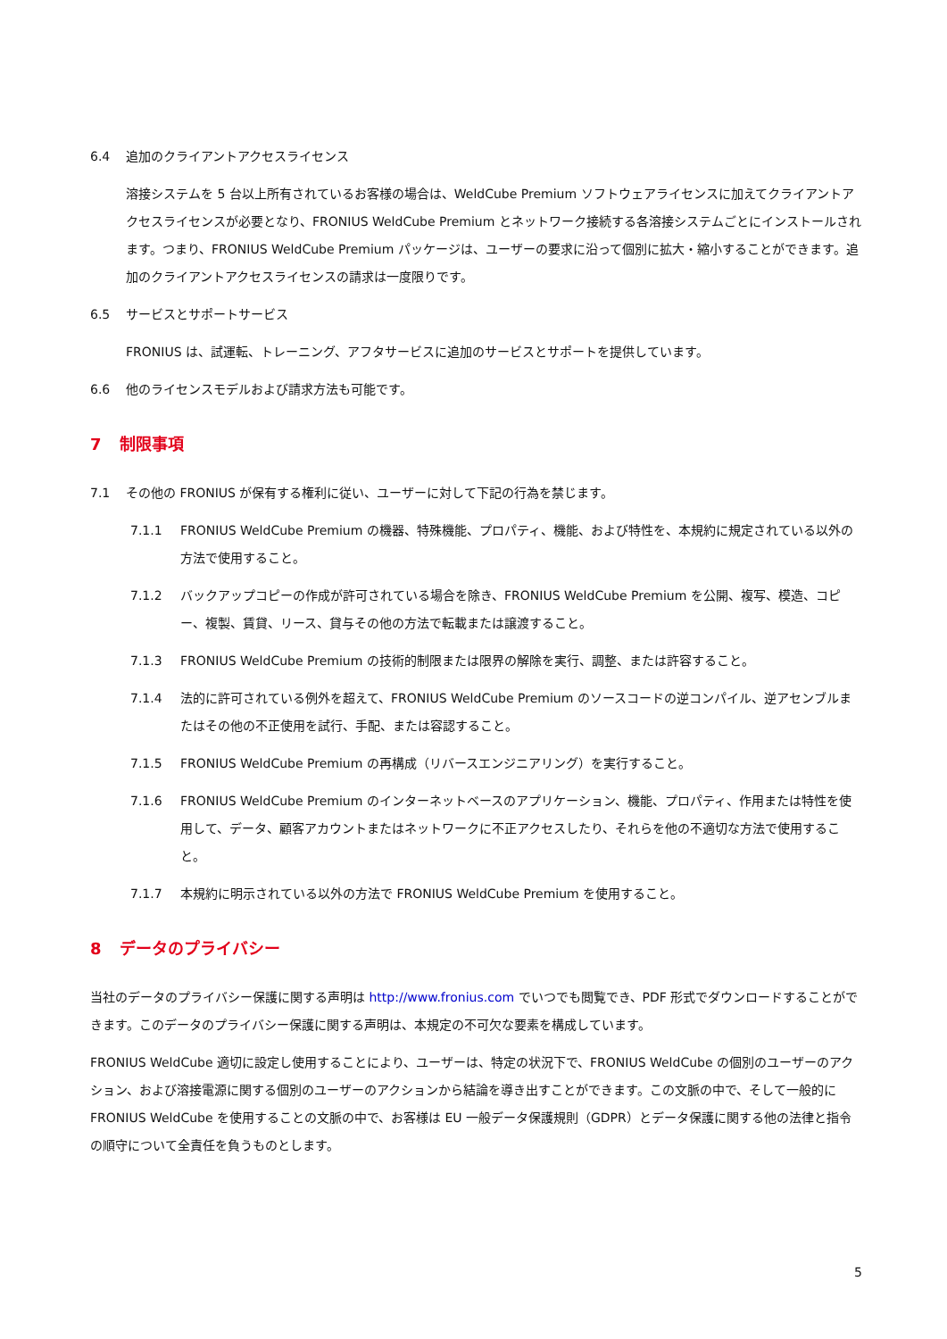6.4 追加のクライアントアクセスライセンス
溶接システムを 5 台以上所有されているお客様の場合は、WeldCube Premium ソフトウェアライセンスに加えてクライアントアクセスライセンスが必要となり、FRONIUS WeldCube Premium とネットワーク接続する各溶接システムごとにインストールされます。つまり、FRONIUS WeldCube Premium パッケージは、ユーザーの要求に沿って個別に拡大・縮小することができます。追加のクライアントアクセスライセンスの請求は一度限りです。
6.5 サービスとサポートサービス
FRONIUS は、試運転、トレーニング、アフタサービスに追加のサービスとサポートを提供しています。
6.6 他のライセンスモデルおよび請求方法も可能です。
7 制限事項
7.1 その他の FRONIUS が保有する権利に従い、ユーザーに対して下記の行為を禁じます。
7.1.1 FRONIUS WeldCube Premium の機器、特殊機能、プロパティ、機能、および特性を、本規約に規定されている以外の方法で使用すること。
7.1.2 バックアップコピーの作成が許可されている場合を除き、FRONIUS WeldCube Premium を公開、複写、模造、コピー、複製、賃貸、リース、貸与その他の方法で転載または譲渡すること。
7.1.3 FRONIUS WeldCube Premium の技術的制限または限界の解除を実行、調整、または許容すること。
7.1.4 法的に許可されている例外を超えて、FRONIUS WeldCube Premium のソースコードの逆コンパイル、逆アセンブルまたはその他の不正使用を試行、手配、または容認すること。
7.1.5 FRONIUS WeldCube Premium の再構成（リバースエンジニアリング）を実行すること。
7.1.6 FRONIUS WeldCube Premium のインターネットベースのアプリケーション、機能、プロパティ、作用または特性を使用して、データ、顧客アカウントまたはネットワークに不正アクセスしたり、それらを他の不適切な方法で使用すること。
7.1.7 本規約に明示されている以外の方法で FRONIUS WeldCube Premium を使用すること。
8 データのプライバシー
当社のデータのプライバシー保護に関する声明は http://www.fronius.com でいつでも閲覧でき、PDF 形式でダウンロードすることができます。このデータのプライバシー保護に関する声明は、本規定の不可欠な要素を構成しています。
FRONIUS WeldCube 適切に設定し使用することにより、ユーザーは、特定の状況下で、FRONIUS WeldCube の個別のユーザーのアクション、および溶接電源に関する個別のユーザーのアクションから結論を導き出すことができます。この文脈の中で、そして一般的に FRONIUS WeldCube を使用することの文脈の中で、お客様は EU 一般データ保護規則（GDPR）とデータ保護に関する他の法律と指令の順守について全責任を負うものとします。
5